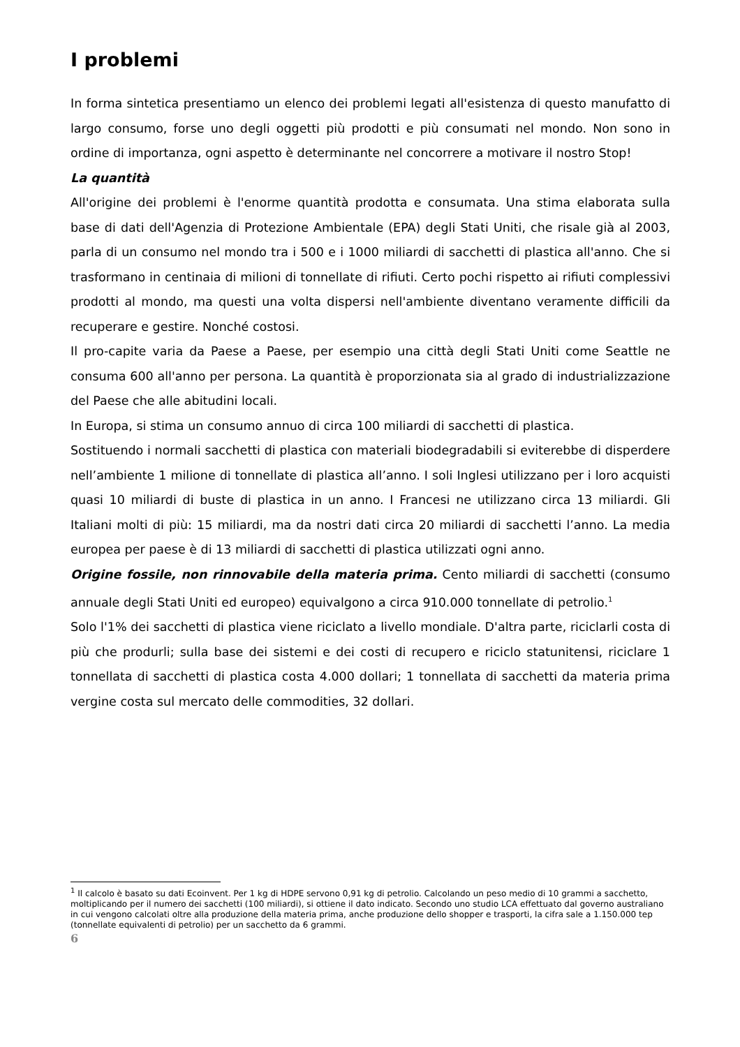I problemi
In forma sintetica presentiamo un elenco dei problemi legati all'esistenza di questo manufatto di largo consumo, forse uno degli oggetti più prodotti e più consumati nel mondo. Non sono in ordine di importanza, ogni aspetto è determinante nel concorrere a motivare il nostro Stop!
La quantità
All'origine dei problemi è l'enorme quantità prodotta e consumata. Una stima elaborata sulla base di dati dell'Agenzia di Protezione Ambientale (EPA) degli Stati Uniti, che risale già al 2003, parla di un consumo nel mondo tra i 500 e i 1000 miliardi di sacchetti di plastica all'anno. Che si trasformano in centinaia di milioni di tonnellate di rifiuti. Certo pochi rispetto ai rifiuti complessivi prodotti al mondo, ma questi una volta dispersi nell'ambiente diventano veramente difficili da recuperare e gestire. Nonché costosi.
Il pro-capite varia da Paese a Paese, per esempio una città degli Stati Uniti come Seattle ne consuma 600 all'anno per persona. La quantità è proporzionata sia al grado di industrializzazione del Paese che alle abitudini locali.
In Europa, si stima un consumo annuo di circa 100 miliardi di sacchetti di plastica.
Sostituendo i normali sacchetti di plastica con materiali biodegradabili si eviterebbe di disperdere nell’ambiente 1 milione di tonnellate di plastica all’anno. I soli Inglesi utilizzano per i loro acquisti quasi 10 miliardi di buste di plastica in un anno. I Francesi ne utilizzano circa 13 miliardi. Gli Italiani molti di più: 15 miliardi, ma da nostri dati circa 20 miliardi di sacchetti l’anno. La media europea per paese è di 13 miliardi di sacchetti di plastica utilizzati ogni anno.
Origine fossile, non rinnovabile della materia prima. Cento miliardi di sacchetti (consumo annuale degli Stati Uniti ed europeo) equivalgono a circa 910.000 tonnellate di petrolio.<sup>1</sup>
Solo l'1% dei sacchetti di plastica viene riciclato a livello mondiale. D'altra parte, riciclarli costa di più che produrli; sulla base dei sistemi e dei costi di recupero e riciclo statunitensi, riciclare 1 tonnellata di sacchetti di plastica costa 4.000 dollari; 1 tonnellata di sacchetti da materia prima vergine costa sul mercato delle commodities, 32 dollari.
<sup>1</sup> Il calcolo è basato su dati Ecoinvent. Per 1 kg di HDPE servono 0,91 kg di petrolio. Calcolando un peso medio di 10 grammi a sacchetto, moltiplicando per il numero dei sacchetti (100 miliardi), si ottiene il dato indicato. Secondo uno studio LCA effettuato dal governo australiano in cui vengono calcolati oltre alla produzione della materia prima, anche produzione dello shopper e trasporti, la cifra sale a 1.150.000 tep (tonnellate equivalenti di petrolio) per un sacchetto da 6 grammi.
6